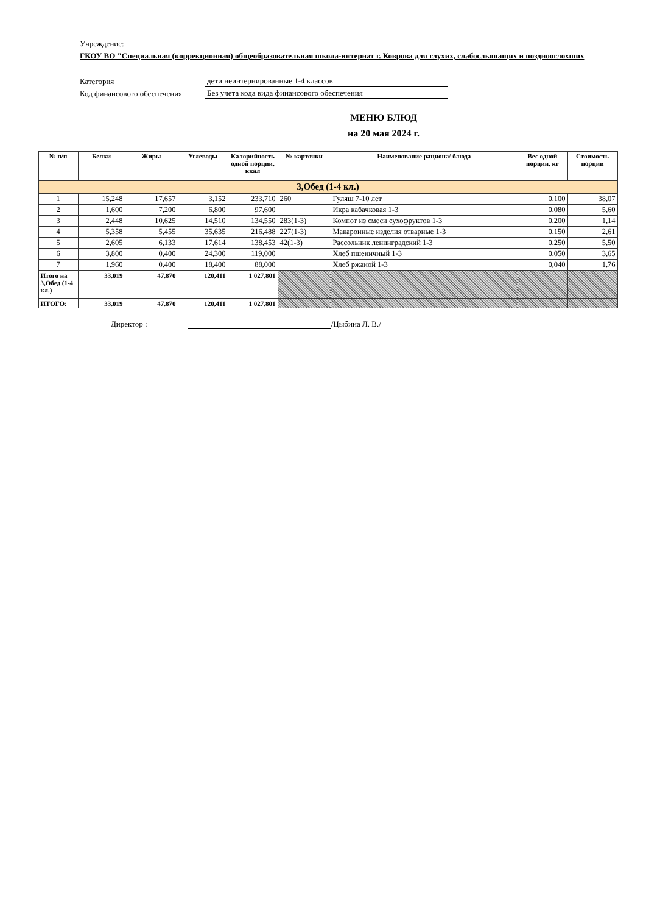Учреждение:
ГКОУ ВО "Специальная (коррекционная) общеобразовательная школа-интернат г. Коврова для глухих, слабослышащих и позднооглохших
Категория дети неинтернированные 1-4 классов
Код финансового обеспечения Без учета кода вида финансового обеспечения
МЕНЮ БЛЮД
на 20 мая 2024 г.
| № п/п | Белки | Жиры | Углеводы | Калорийность одной порции, ккал | № карточки | Наименование рациона/ блюда | Вес одной порции, кг | Стоимость порции |
| --- | --- | --- | --- | --- | --- | --- | --- | --- |
| 3,Обед (1-4 кл.) | | | | | | | | |
| 1 | 15,248 | 17,657 | 3,152 | 233,710 | 260 | Гуляш 7-10 лет | 0,100 | 38,07 |
| 2 | 1,600 | 7,200 | 6,800 | 97,600 | | Икра кабачковая 1-3 | 0,080 | 5,60 |
| 3 | 2,448 | 10,625 | 14,510 | 134,550 | 283(1-3) | Компот из смеси сухофруктов 1-3 | 0,200 | 1,14 |
| 4 | 5,358 | 5,455 | 35,635 | 216,488 | 227(1-3) | Макаронные изделия отварные 1-3 | 0,150 | 2,61 |
| 5 | 2,605 | 6,133 | 17,614 | 138,453 | 42(1-3) | Рассольник ленинградский 1-3 | 0,250 | 5,50 |
| 6 | 3,800 | 0,400 | 24,300 | 119,000 | | Хлеб пшеничный 1-3 | 0,050 | 3,65 |
| 7 | 1,960 | 0,400 | 18,400 | 88,000 | | Хлеб ржаной 1-3 | 0,040 | 1,76 |
| Итого на 3,Обед (1-4 кл.) | 33,019 | 47,870 | 120,411 | 1 027,801 | | | | |
| ИТОГО: | 33,019 | 47,870 | 120,411 | 1 027,801 | | | | |
Директор : /Цыбина Л. В./